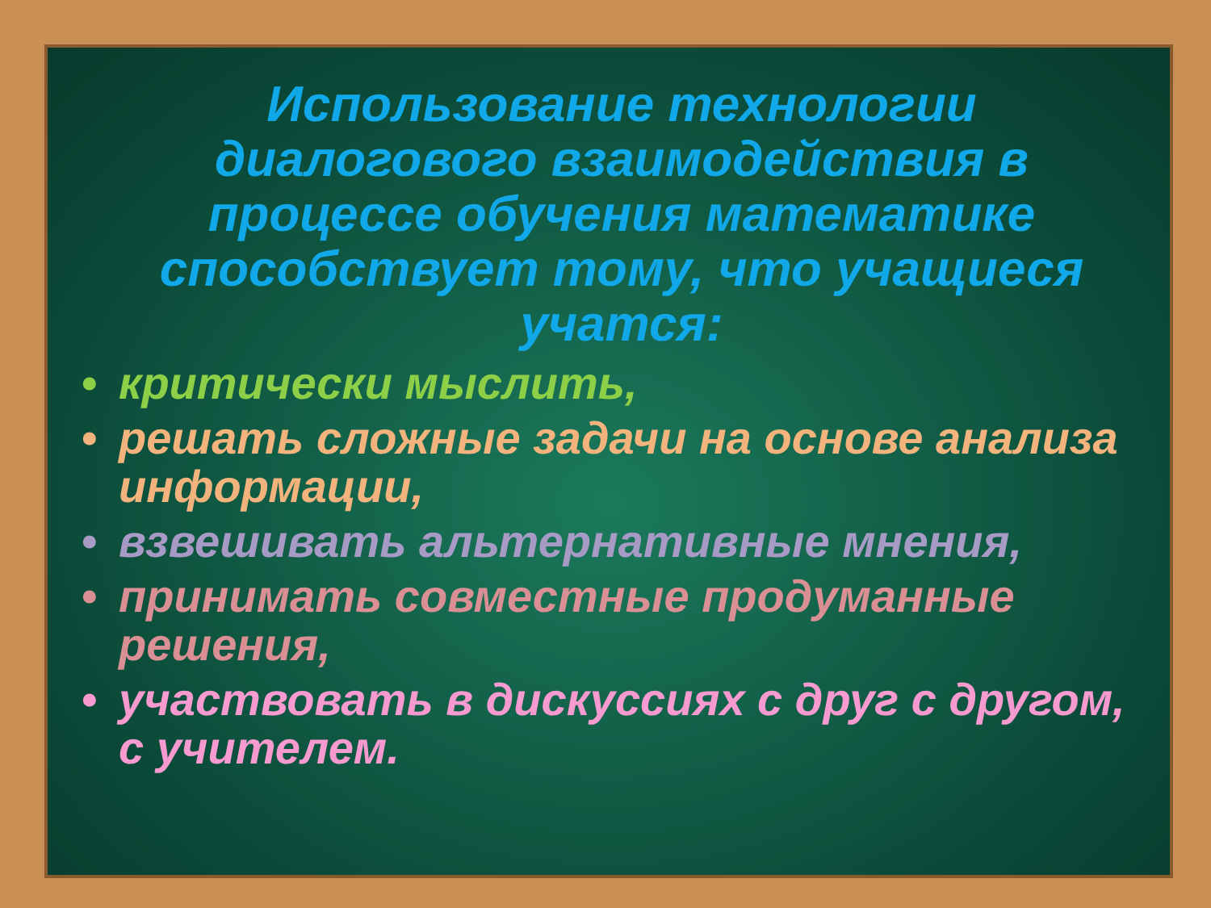Использование технологии диалогового взаимодействия в процессе обучения математике способствует тому, что учащиеся учатся:
• критически мыслить,
• решать сложные задачи на основе анализа информации,
• взвешивать альтернативные мнения,
• принимать совместные продуманные решения,
• участвовать в дискуссиях с друг с другом, с учителем.